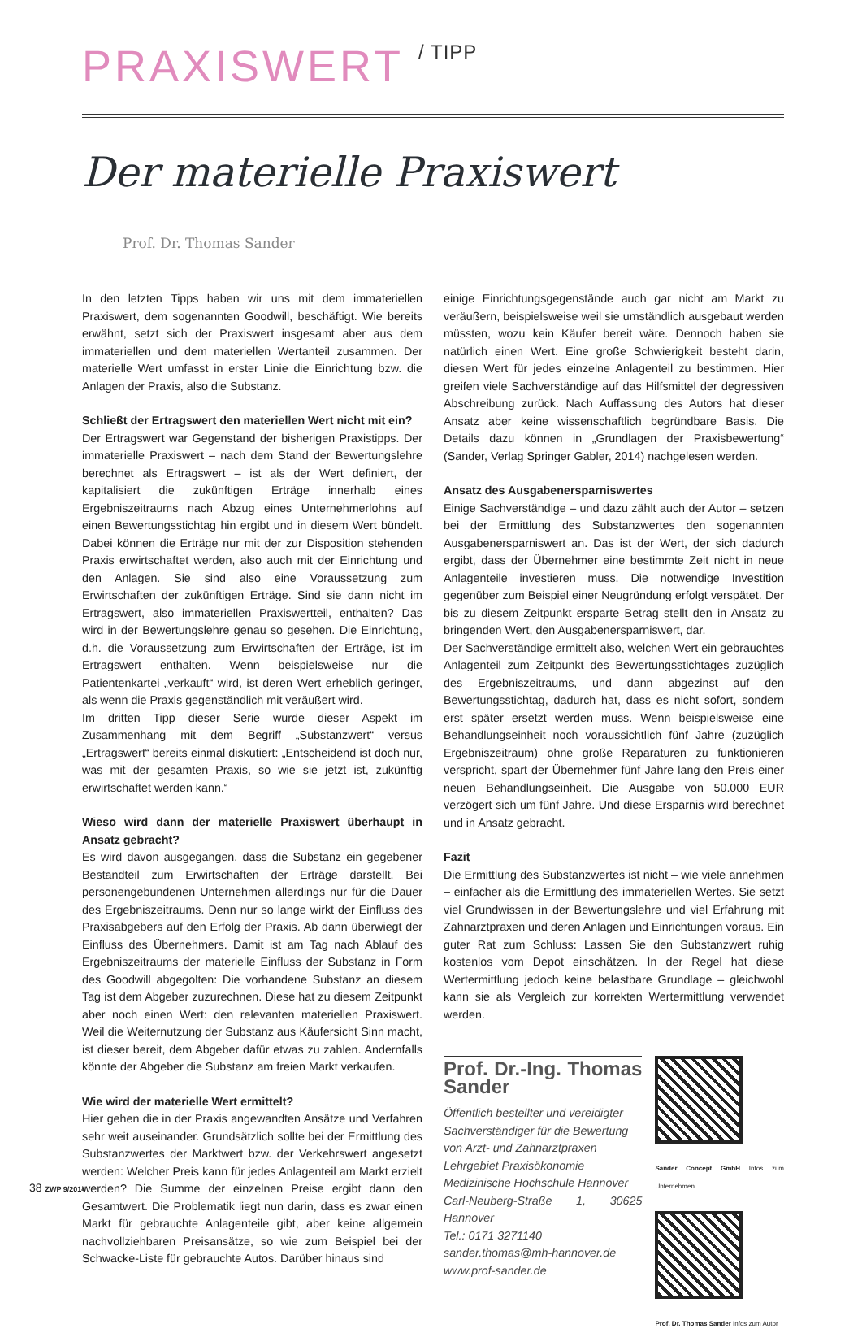PRAXISWERT / TIPP
Der materielle Praxiswert
Prof. Dr. Thomas Sander
In den letzten Tipps haben wir uns mit dem immateriellen Praxiswert, dem sogenannten Goodwill, beschäftigt. Wie bereits erwähnt, setzt sich der Praxiswert insgesamt aber aus dem immateriellen und dem materiellen Wertanteil zusammen. Der materielle Wert umfasst in erster Linie die Einrichtung bzw. die Anlagen der Praxis, also die Substanz.
Schließt der Ertragswert den materiellen Wert nicht mit ein?
Der Ertragswert war Gegenstand der bisherigen Praxistipps. Der immaterielle Praxiswert – nach dem Stand der Bewertungslehre berechnet als Ertragswert – ist als der Wert definiert, der kapitalisiert die zukünftigen Erträge innerhalb eines Ergebniszeitraums nach Abzug eines Unternehmerlohns auf einen Bewertungsstichtag hin ergibt und in diesem Wert bündelt. Dabei können die Erträge nur mit der zur Disposition stehenden Praxis erwirtschaftet werden, also auch mit der Einrichtung und den Anlagen. Sie sind also eine Voraussetzung zum Erwirtschaften der zukünftigen Erträge. Sind sie dann nicht im Ertragswert, also immateriellen Praxiswertteil, enthalten? Das wird in der Bewertungslehre genau so gesehen. Die Einrichtung, d.h. die Voraussetzung zum Erwirtschaften der Erträge, ist im Ertragswert enthalten. Wenn beispielsweise nur die Patientenkartei „verkauft“ wird, ist deren Wert erheblich geringer, als wenn die Praxis gegenständlich mit veräußert wird.
Im dritten Tipp dieser Serie wurde dieser Aspekt im Zusammenhang mit dem Begriff „Substanzwert“ versus „Ertragswert“ bereits einmal diskutiert: „Entscheidend ist doch nur, was mit der gesamten Praxis, so wie sie jetzt ist, zukünftig erwirtschaftet werden kann.“
Wieso wird dann der materielle Praxiswert überhaupt in Ansatz gebracht?
Es wird davon ausgegangen, dass die Substanz ein gegebener Bestandteil zum Erwirtschaften der Erträge darstellt. Bei personengebundenen Unternehmen allerdings nur für die Dauer des Ergebniszeitraums. Denn nur so lange wirkt der Einfluss des Praxisabgebers auf den Erfolg der Praxis. Ab dann überwiegt der Einfluss des Übernehmers. Damit ist am Tag nach Ablauf des Ergebniszeitraums der materielle Einfluss der Substanz in Form des Goodwill abgegolten: Die vorhandene Substanz an diesem Tag ist dem Abgeber zuzurechnen. Diese hat zu diesem Zeitpunkt aber noch einen Wert: den relevanten materiellen Praxiswert. Weil die Weiternutzung der Substanz aus Käufersicht Sinn macht, ist dieser bereit, dem Abgeber dafür etwas zu zahlen. Andernfalls könnte der Abgeber die Substanz am freien Markt verkaufen.
Wie wird der materielle Wert ermittelt?
Hier gehen die in der Praxis angewandten Ansätze und Verfahren sehr weit auseinander. Grundsätzlich sollte bei der Ermittlung des Substanzwertes der Marktwert bzw. der Verkehrswert angesetzt werden: Welcher Preis kann für jedes Anlagenteil am Markt erzielt werden? Die Summe der einzelnen Preise ergibt dann den Gesamtwert. Die Problematik liegt nun darin, dass es zwar einen Markt für gebrauchte Anlagenteile gibt, aber keine allgemein nachvollziehbaren Preisansätze, so wie zum Beispiel bei der Schwacke-Liste für gebrauchte Autos. Darüber hinaus sind
einige Einrichtungsgegenstände auch gar nicht am Markt zu veräußern, beispielsweise weil sie umständlich ausgebaut werden müssten, wozu kein Käufer bereit wäre. Dennoch haben sie natürlich einen Wert. Eine große Schwierigkeit besteht darin, diesen Wert für jedes einzelne Anlagenteil zu bestimmen. Hier greifen viele Sachverständige auf das Hilfsmittel der degressiven Abschreibung zurück. Nach Auffassung des Autors hat dieser Ansatz aber keine wissenschaftlich begründbare Basis. Die Details dazu können in „Grundlagen der Praxisbewertung“ (Sander, Verlag Springer Gabler, 2014) nachgelesen werden.
Ansatz des Ausgabenersparniswertes
Einige Sachverständige – und dazu zählt auch der Autor – setzen bei der Ermittlung des Substanzwertes den sogenannten Ausgabenersparniswert an. Das ist der Wert, der sich dadurch ergibt, dass der Übernehmer eine bestimmte Zeit nicht in neue Anlagenteile investieren muss. Die notwendige Investition gegenüber zum Beispiel einer Neugründung erfolgt verspätet. Der bis zu diesem Zeitpunkt ersparte Betrag stellt den in Ansatz zu bringenden Wert, den Ausgabenersparniswert, dar.
Der Sachverständige ermittelt also, welchen Wert ein gebrauchtes Anlagenteil zum Zeitpunkt des Bewertungsstichtages zuzüglich des Ergebniszeitraums, und dann abgezinst auf den Bewertungsstichtag, dadurch hat, dass es nicht sofort, sondern erst später ersetzt werden muss. Wenn beispielsweise eine Behandlungseinheit noch voraussichtlich fünf Jahre (zuzüglich Ergebniszeitraum) ohne große Reparaturen zu funktionieren verspricht, spart der Übernehmer fünf Jahre lang den Preis einer neuen Behandlungseinheit. Die Ausgabe von 50.000 EUR verzögert sich um fünf Jahre. Und diese Ersparnis wird berechnet und in Ansatz gebracht.
Fazit
Die Ermittlung des Substanzwertes ist nicht – wie viele annehmen – einfacher als die Ermittlung des immateriellen Wertes. Sie setzt viel Grundwissen in der Bewertungslehre und viel Erfahrung mit Zahnarztpraxen und deren Anlagen und Einrichtungen voraus. Ein guter Rat zum Schluss: Lassen Sie den Substanzwert ruhig kostenlos vom Depot einschätzen. In der Regel hat diese Wertermittlung jedoch keine belastbare Grundlage – gleichwohl kann sie als Vergleich zur korrekten Wertermittlung verwendet werden.
Prof. Dr.-Ing. Thomas Sander
Öffentlich bestellter und vereidigter
Sachverständiger für die Bewertung
von Arzt- und Zahnarztpraxen
Lehrgebiet Praxisökonomie
Medizinische Hochschule Hannover
Carl-Neuberg-Straße 1, 30625 Hannover
Tel.: 0171 3271140
sander.thomas@mh-hannover.de
www.prof-sander.de
Sander Concept GmbH Infos zum Unternehmen
Prof. Dr. Thomas Sander Infos zum Autor
38 ZWP 9/2014